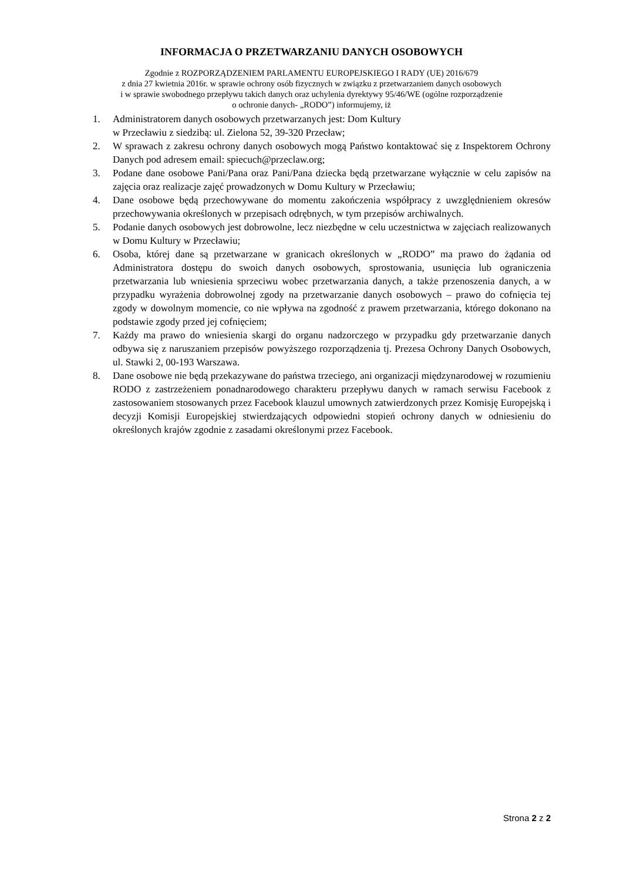INFORMACJA O PRZETWARZANIU DANYCH OSOBOWYCH
Zgodnie z ROZPORZĄDZENIEM PARLAMENTU EUROPEJSKIEGO I RADY (UE) 2016/679
z dnia 27 kwietnia 2016r. w sprawie ochrony osób fizycznych w związku z przetwarzaniem danych osobowych
i w sprawie swobodnego przepływu takich danych oraz uchylenia dyrektywy 95/46/WE (ogólne rozporządzenie
o ochronie danych- „RODO”) informujemy, iż
1. Administratorem danych osobowych przetwarzanych jest: Dom Kultury
w Przecławiu z siedzibą: ul. Zielona 52, 39-320 Przecław;
2. W sprawach z zakresu ochrony danych osobowych mogą Państwo kontaktować się z Inspektorem Ochrony Danych pod adresem email: spiecuch@przeclaw.org;
3. Podane dane osobowe Pani/Pana oraz Pani/Pana dziecka będą przetwarzane wyłącznie w celu zapisów na zajęcia oraz realizacje zajęć prowadzonych w Domu Kultury w Przecławiu;
4. Dane osobowe będą przechowywane do momentu zakończenia współpracy z uwzględnieniem okresów przechowywania określonych w przepisach odrębnych, w tym przepisów archiwalnych.
5. Podanie danych osobowych jest dobrowolne, lecz niezbędne w celu uczestnictwa w zajęciach realizowanych w Domu Kultury w Przecławiu;
6. Osoba, której dane są przetwarzane w granicach określonych w „RODO” ma prawo do żądania od Administratora dostępu do swoich danych osobowych, sprostowania, usunięcia lub ograniczenia przetwarzania lub wniesienia sprzeciwu wobec przetwarzania danych, a także przenoszenia danych, a w przypadku wyrażenia dobrowolnej zgody na przetwarzanie danych osobowych – prawo do cofnięcia tej zgody w dowolnym momencie, co nie wpływa na zgodność z prawem przetwarzania, którego dokonano na podstawie zgody przed jej cofnięciem;
7. Każdy ma prawo do wniesienia skargi do organu nadzorczego w przypadku gdy przetwarzanie danych odbywa się z naruszaniem przepisów powyższego rozporządzenia tj. Prezesa Ochrony Danych Osobowych, ul. Stawki 2, 00-193 Warszawa.
8. Dane osobowe nie będą przekazywane do państwa trzeciego, ani organizacji międzynarodowej w rozumieniu RODO z zastrzeżeniem ponadnarodowego charakteru przepływu danych w ramach serwisu Facebook z zastosowaniem stosowanych przez Facebook klauzul umownych zatwierdzonych przez Komisję Europejską i decyzji Komisji Europejskiej stwierdzających odpowiedni stopień ochrony danych w odniesieniu do określonych krajów zgodnie z zasadami określonymi przez Facebook.
Strona 2 z 2